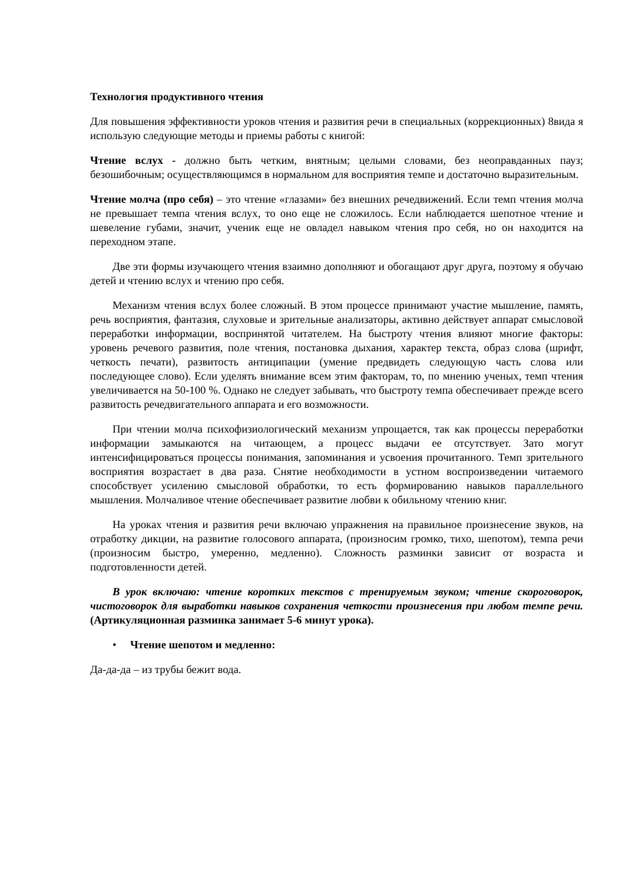Технология продуктивного чтения
Для повышения эффективности уроков чтения и развития речи в специальных (коррекционных) 8вида я использую следующие методы и приемы работы с книгой:
Чтение вслух - должно быть четким, внятным; целыми словами, без неоправданных пауз; безошибочным; осуществляющимся в нормальном для восприятия темпе и достаточно выразительным.
Чтение молча (про себя) – это чтение «глазами» без внешних речедвижений. Если темп чтения молча не превышает темпа чтения вслух, то оно еще не сложилось. Если наблюдается шепотное чтение и шевеление губами, значит, ученик еще не овладел навыком чтения про себя, но он находится на переходном этапе.
Две эти формы изучающего чтения взаимно дополняют и обогащают друг друга, поэтому я обучаю детей и чтению вслух и чтению про себя.
Механизм чтения вслух более сложный. В этом процессе принимают участие мышление, память, речь восприятия, фантазия, слуховые и зрительные анализаторы, активно действует аппарат смысловой переработки информации, воспринятой читателем. На быстроту чтения влияют многие факторы: уровень речевого развития, поле чтения, постановка дыхания, характер текста, образ слова (шрифт, четкость печати), развитость антиципации (умение предвидеть следующую часть слова или последующее слово). Если уделять внимание всем этим факторам, то, по мнению ученых, темп чтения увеличивается на 50-100 %. Однако не следует забывать, что быстроту темпа обеспечивает прежде всего развитость речедвигательного аппарата и его возможности.
При чтении молча психофизиологический механизм упрощается, так как процессы переработки информации замыкаются на читающем, а процесс выдачи ее отсутствует. Зато могут интенсифицироваться процессы понимания, запоминания и усвоения прочитанного. Темп зрительного восприятия возрастает в два раза. Снятие необходимости в устном воспроизведении читаемого способствует усилению смысловой обработки, то есть формированию навыков параллельного мышления. Молчаливое чтение обеспечивает развитие любви к обильному чтению книг.
На уроках чтения и развития речи включаю упражнения на правильное произнесение звуков, на отработку дикции, на развитие голосового аппарата, (произносим громко, тихо, шепотом), темпа речи (произносим быстро, умеренно, медленно). Сложность разминки зависит от возраста и подготовленности детей.
В урок включаю: чтение коротких текстов с тренируемым звуком; чтение скороговорок, чистоговорок для выработки навыков сохранения четкости произнесения при любом темпе речи. (Артикуляционная разминка занимает 5-6 минут урока).
• Чтение шепотом и медленно:
Да-да-да – из трубы бежит вода.